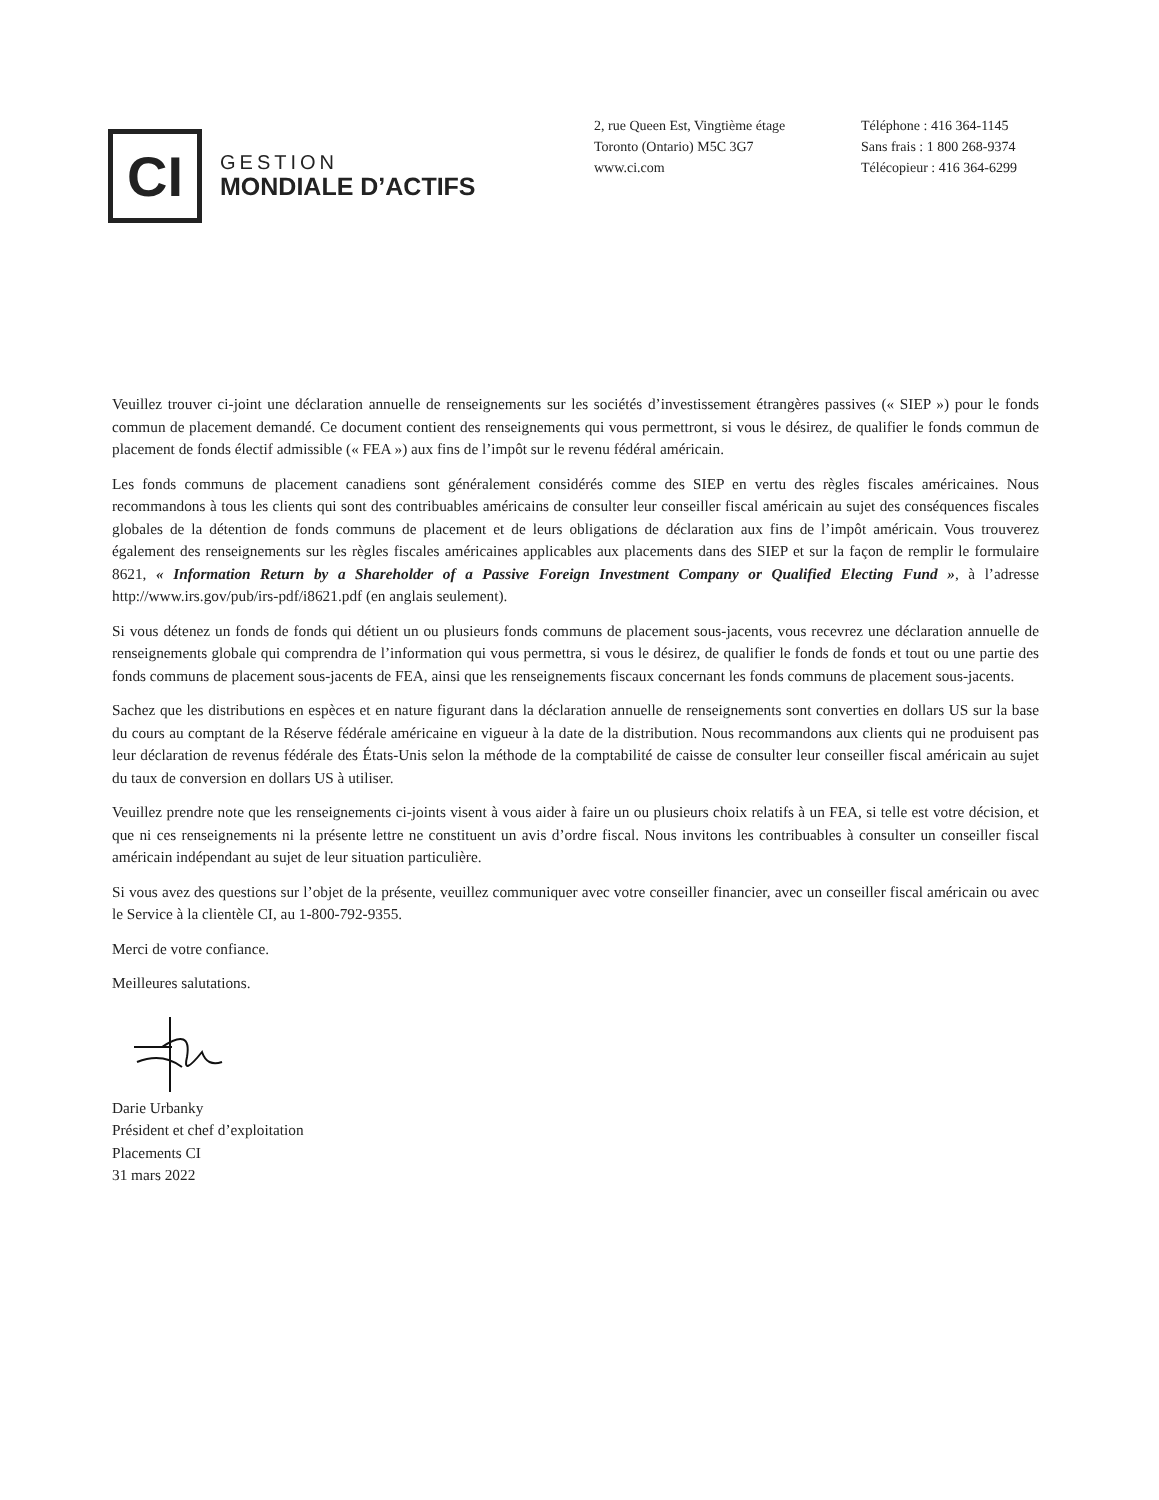CI
GESTION
MONDIALE D’ACTIFS
2, rue Queen Est, Vingtième étage
Toronto (Ontario) M5C 3G7
www.ci.com
Téléphone : 416 364-1145
Sans frais : 1 800 268-9374
Télécopieur : 416 364-6299
Veuillez trouver ci-joint une déclaration annuelle de renseignements sur les sociétés d’investissement étrangères passives (« SIEP ») pour le fonds commun de placement demandé. Ce document contient des renseignements qui vous permettront, si vous le désirez, de qualifier le fonds commun de placement de fonds électif admissible (« FEA ») aux fins de l’impôt sur le revenu fédéral américain.
Les fonds communs de placement canadiens sont généralement considérés comme des SIEP en vertu des règles fiscales américaines. Nous recommandons à tous les clients qui sont des contribuables américains de consulter leur conseiller fiscal américain au sujet des conséquences fiscales globales de la détention de fonds communs de placement et de leurs obligations de déclaration aux fins de l’impôt américain. Vous trouverez également des renseignements sur les règles fiscales américaines applicables aux placements dans des SIEP et sur la façon de remplir le formulaire 8621, « Information Return by a Shareholder of a Passive Foreign Investment Company or Qualified Electing Fund », à l’adresse http://www.irs.gov/pub/irs-pdf/i8621.pdf (en anglais seulement).
Si vous détenez un fonds de fonds qui détient un ou plusieurs fonds communs de placement sous-jacents, vous recevrez une déclaration annuelle de renseignements globale qui comprendra de l’information qui vous permettra, si vous le désirez, de qualifier le fonds de fonds et tout ou une partie des fonds communs de placement sous-jacents de FEA, ainsi que les renseignements fiscaux concernant les fonds communs de placement sous-jacents.
Sachez que les distributions en espèces et en nature figurant dans la déclaration annuelle de renseignements sont converties en dollars US sur la base du cours au comptant de la Réserve fédérale américaine en vigueur à la date de la distribution. Nous recommandons aux clients qui ne produisent pas leur déclaration de revenus fédérale des États-Unis selon la méthode de la comptabilité de caisse de consulter leur conseiller fiscal américain au sujet du taux de conversion en dollars US à utiliser.
Veuillez prendre note que les renseignements ci-joints visent à vous aider à faire un ou plusieurs choix relatifs à un FEA, si telle est votre décision, et que ni ces renseignements ni la présente lettre ne constituent un avis d’ordre fiscal. Nous invitons les contribuables à consulter un conseiller fiscal américain indépendant au sujet de leur situation particulière.
Si vous avez des questions sur l’objet de la présente, veuillez communiquer avec votre conseiller financier, avec un conseiller fiscal américain ou avec le Service à la clientèle CI, au 1-800-792-9355.
Merci de votre confiance.
Meilleures salutations.
Darie Urbanky
Président et chef d’exploitation
Placements CI
31 mars 2022